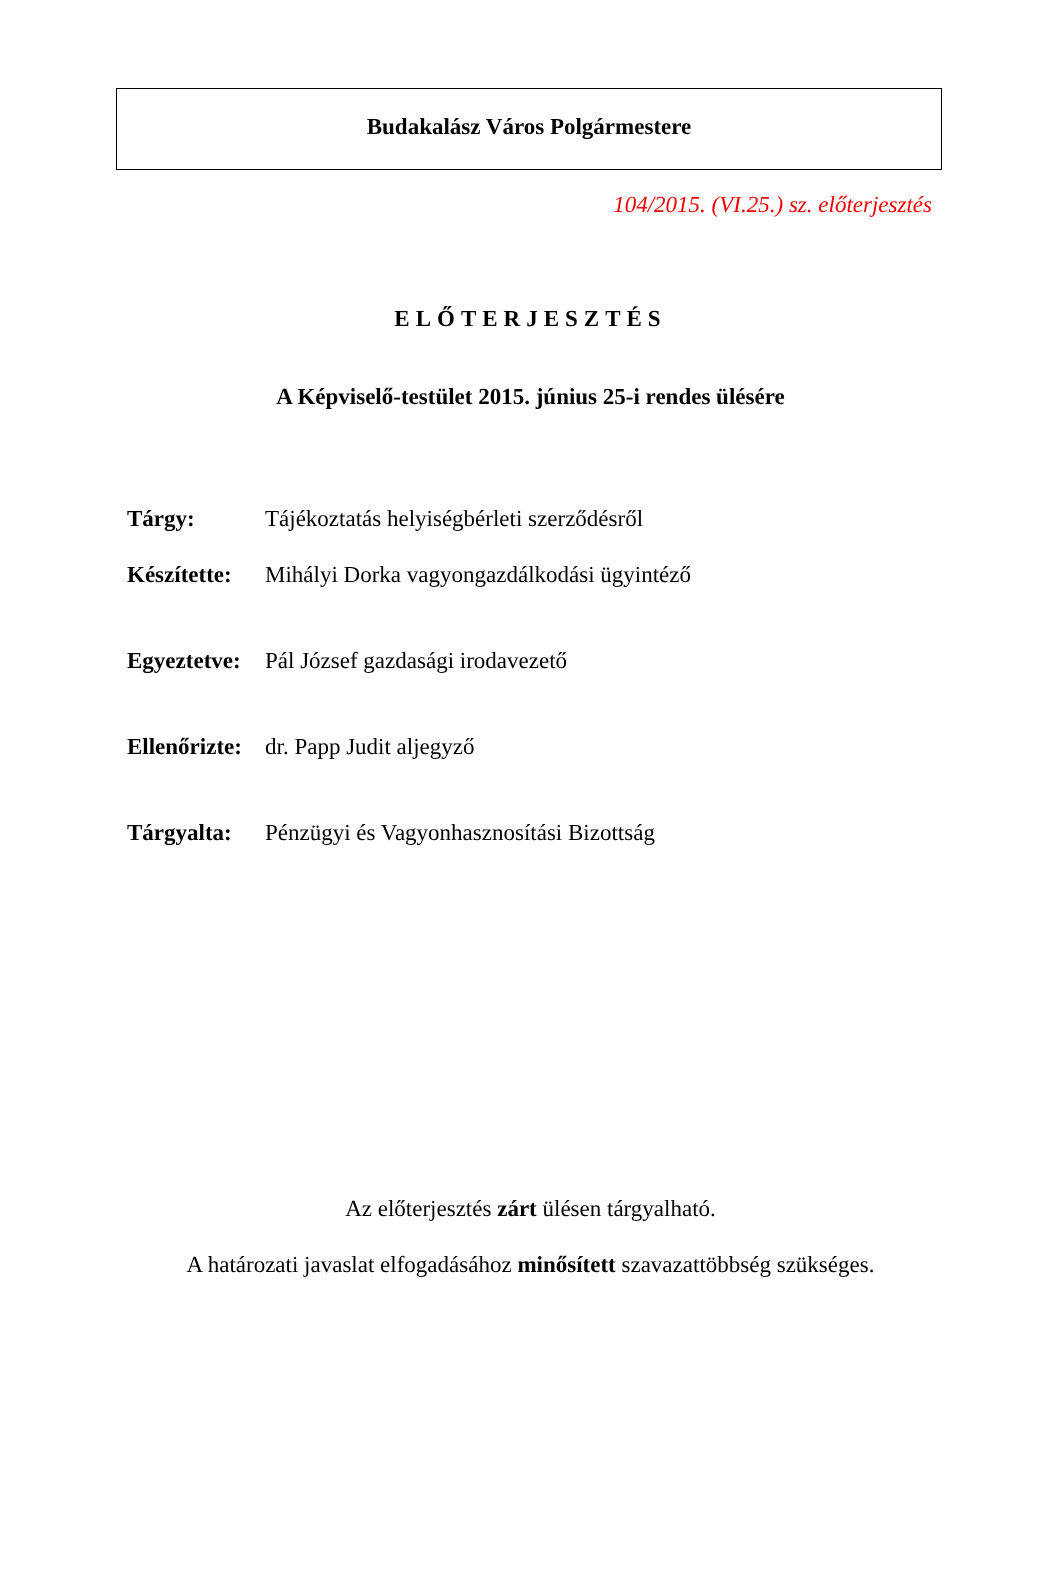Budakalász Város Polgármestere
104/2015. (VI.25.) sz. előterjesztés
ELŐTERJESZTÉS
A Képviselő-testület 2015. június 25-i rendes ülésére
Tárgy: Tájékoztatás helyiségbérleti szerződésről
Készítette: Mihályi Dorka vagyongazdálkodási ügyintéző
Egyeztetve: Pál József gazdasági irodavezető
Ellenőrizte: dr. Papp Judit aljegyző
Tárgyalta: Pénzügyi és Vagyonhasznosítási Bizottság
Az előterjesztés zárt ülésen tárgyalható.
A határozati javaslat elfogadásához minősített szavazattöbbség szükséges.